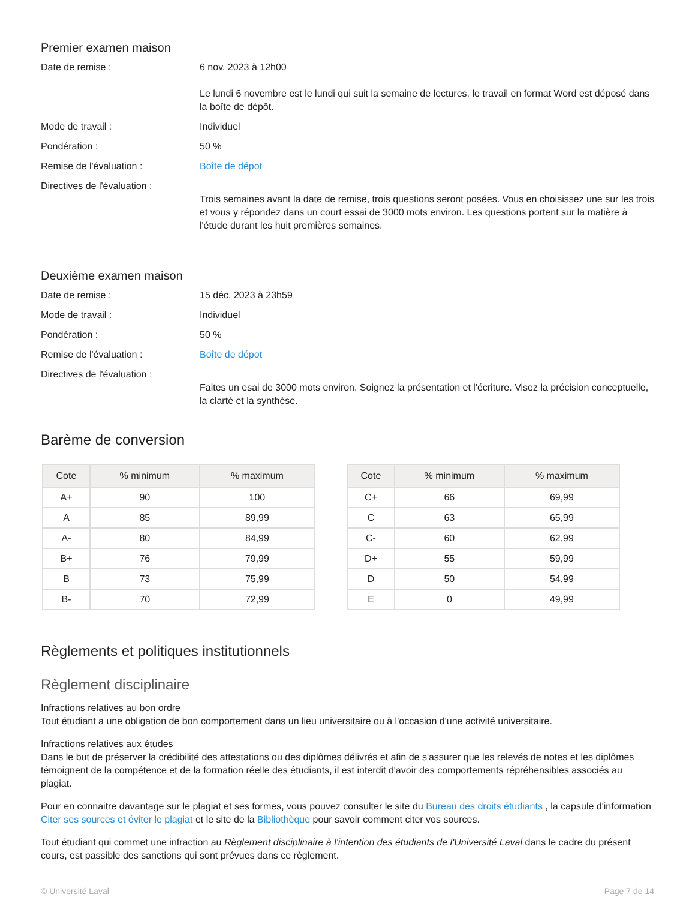Premier examen maison
Date de remise : 6 nov. 2023 à 12h00
Le lundi 6 novembre est le lundi qui suit la semaine de lectures. le travail en format Word est déposé dans la boîte de dépôt.
Mode de travail : Individuel
Pondération : 50 %
Remise de l'évaluation : Boîte de dépot
Directives de l'évaluation :
Trois semaines avant la date de remise, trois questions seront posées. Vous en choisissez une sur les trois et vous y répondez dans un court essai de 3000 mots environ. Les questions portent sur la matière à l'étude durant les huit premières semaines.
Deuxième examen maison
Date de remise : 15 déc. 2023 à 23h59
Mode de travail : Individuel
Pondération : 50 %
Remise de l'évaluation : Boîte de dépot
Directives de l'évaluation :
Faites un esai de 3000 mots environ. Soignez la présentation et l'écriture. Visez la précision conceptuelle, la clarté et la synthèse.
Barème de conversion
| Cote | % minimum | % maximum |
| --- | --- | --- |
| A+ | 90 | 100 |
| A | 85 | 89,99 |
| A- | 80 | 84,99 |
| B+ | 76 | 79,99 |
| B | 73 | 75,99 |
| B- | 70 | 72,99 |
| Cote | % minimum | % maximum |
| --- | --- | --- |
| C+ | 66 | 69,99 |
| C | 63 | 65,99 |
| C- | 60 | 62,99 |
| D+ | 55 | 59,99 |
| D | 50 | 54,99 |
| E | 0 | 49,99 |
Règlements et politiques institutionnels
Règlement disciplinaire
Infractions relatives au bon ordre
Tout étudiant a une obligation de bon comportement dans un lieu universitaire ou à l'occasion d'une activité universitaire.
Infractions relatives aux études
Dans le but de préserver la crédibilité des attestations ou des diplômes délivrés et afin de s'assurer que les relevés de notes et les diplômes témoignent de la compétence et de la formation réelle des étudiants, il est interdit d'avoir des comportements répréhensibles associés au plagiat.
Pour en connaitre davantage sur le plagiat et ses formes, vous pouvez consulter le site du Bureau des droits étudiants , la capsule d'information Citer ses sources et éviter le plagiat et le site de la Bibliothèque pour savoir comment citer vos sources.
Tout étudiant qui commet une infraction au Règlement disciplinaire à l'intention des étudiants de l'Université Laval dans le cadre du présent cours, est passible des sanctions qui sont prévues dans ce règlement.
© Université Laval Page 7 de 14